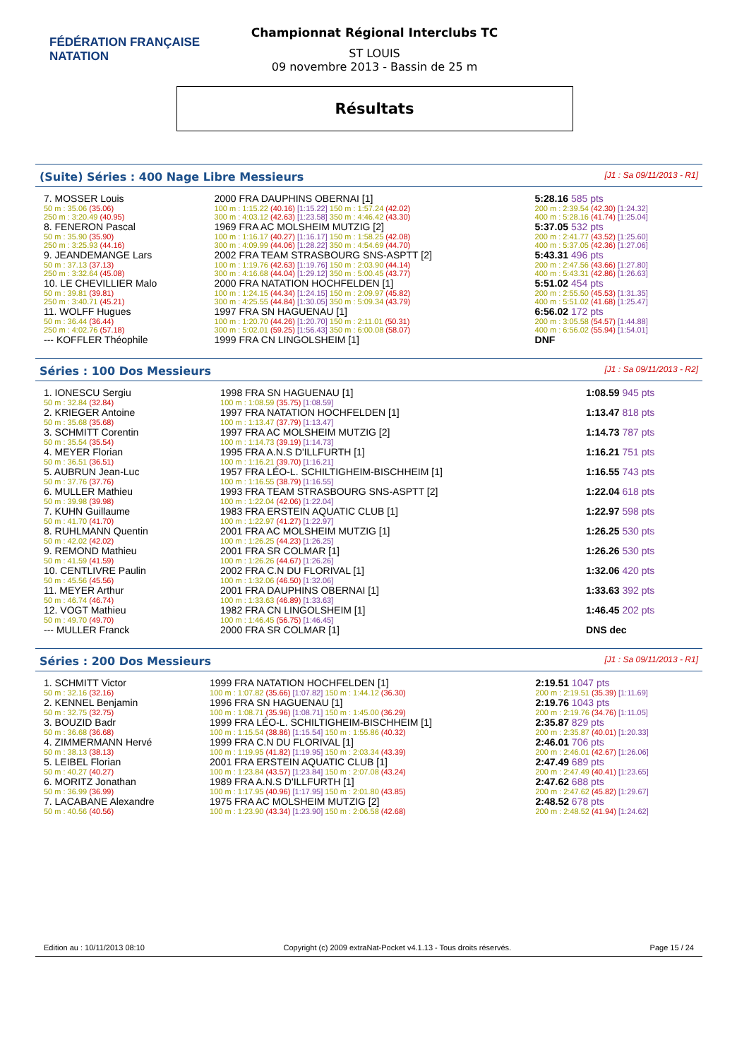FÉDÉRATION FRANÇAISE
NATATION
Championnat Régional Interclubs TC
ST LOUIS
09 novembre 2013 - Bassin de 25 m
Résultats
(Suite) Séries : 400 Nage Libre Messieurs [J1 : Sa 09/11/2013 - R1]
| 7. MOSSER Louis | 2000 FRA DAUPHINS OBERNAI [1] | 5:28.16 585 pts |
| 50 m : 35.06 (35.06) | 100 m : 1:15.22 (40.16) [1:15.22] 150 m : 1:57.24 (42.02) | 200 m : 2:39.54 (42.30) [1:24.32] |
| 250 m : 3:20.49 (40.95) | 300 m : 4:03.12 (42.63) [1:23.58] 350 m : 4:46.42 (43.30) | 400 m : 5:28.16 (41.74) [1:25.04] |
| 8. FENERON Pascal | 1969 FRA AC MOLSHEIM MUTZIG [2] | 5:37.05 532 pts |
| 50 m : 35.90 (35.90) | 100 m : 1:16.17 (40.27) [1:16.17] 150 m : 1:58.25 (42.08) | 200 m : 2:41.77 (43.52) [1:25.60] |
| 250 m : 3:25.93 (44.16) | 300 m : 4:09.99 (44.06) [1:28.22] 350 m : 4:54.69 (44.70) | 400 m : 5:37.05 (42.36) [1:27.06] |
| 9. JEANDEMANGE Lars | 2002 FRA TEAM STRASBOURG SNS-ASPTT [2] | 5:43.31 496 pts |
| 50 m : 37.13 (37.13) | 100 m : 1:19.76 (42.63) [1:19.76] 150 m : 2:03.90 (44.14) | 200 m : 2:47.56 (43.66) [1:27.80] |
| 250 m : 3:32.64 (45.08) | 300 m : 4:16.68 (44.04) [1:29.12] 350 m : 5:00.45 (43.77) | 400 m : 5:43.31 (42.86) [1:26.63] |
| 10. LE CHEVILLIER Malo | 2000 FRA NATATION HOCHFELDEN [1] | 5:51.02 454 pts |
| 50 m : 39.81 (39.81) | 100 m : 1:24.15 (44.34) [1:24.15] 150 m : 2:09.97 (45.82) | 200 m : 2:55.50 (45.53) [1:31.35] |
| 250 m : 3:40.71 (45.21) | 300 m : 4:25.55 (44.84) [1:30.05] 350 m : 5:09.34 (43.79) | 400 m : 5:51.02 (41.68) [1:25.47] |
| 11. WOLFF Hugues | 1997 FRA SN HAGUENAU [1] | 6:56.02 172 pts |
| 50 m : 36.44 (36.44) | 100 m : 1:20.70 (44.26) [1:20.70] 150 m : 2:11.01 (50.31) | 200 m : 3:05.58 (54.57) [1:44.88] |
| 250 m : 4:02.76 (57.18) | 300 m : 5:02.01 (59.25) [1:56.43] 350 m : 6:00.08 (58.07) | 400 m : 6:56.02 (55.94) [1:54.01] |
| --- KOFFLER Théophile | 1999 FRA CN LINGOLSHEIM [1] | DNF |
Séries : 100 Dos Messieurs [J1 : Sa 09/11/2013 - R2]
| 1. IONESCU Sergiu | 1998 FRA SN HAGUENAU [1] | 1:08.59 945 pts |
| 50 m : 32.84 (32.84) | 100 m : 1:08.59 (35.75) [1:08.59] | |
| 2. KRIEGER Antoine | 1997 FRA NATATION HOCHFELDEN [1] | 1:13.47 818 pts |
| 50 m : 35.68 (35.68) | 100 m : 1:13.47 (37.79) [1:13.47] | |
| 3. SCHMITT Corentin | 1997 FRA AC MOLSHEIM MUTZIG [2] | 1:14.73 787 pts |
| 50 m : 35.54 (35.54) | 100 m : 1:14.73 (39.19) [1:14.73] | |
| 4. MEYER Florian | 1995 FRA A.N.S D'ILLFURTH [1] | 1:16.21 751 pts |
| 50 m : 36.51 (36.51) | 100 m : 1:16.21 (39.70) [1:16.21] | |
| 5. AUBRUN Jean-Luc | 1957 FRA LÉO-L. SCHILTIGHEIM-BISCHHEIM [1] | 1:16.55 743 pts |
| 50 m : 37.76 (37.76) | 100 m : 1:16.55 (38.79) [1:16.55] | |
| 6. MULLER Mathieu | 1993 FRA TEAM STRASBOURG SNS-ASPTT [2] | 1:22.04 618 pts |
| 50 m : 39.98 (39.98) | 100 m : 1:22.04 (42.06) [1:22.04] | |
| 7. KUHN Guillaume | 1983 FRA ERSTEIN AQUATIC CLUB [1] | 1:22.97 598 pts |
| 50 m : 41.70 (41.70) | 100 m : 1:22.97 (41.27) [1:22.97] | |
| 8. RUHLMANN Quentin | 2001 FRA AC MOLSHEIM MUTZIG [1] | 1:26.25 530 pts |
| 50 m : 42.02 (42.02) | 100 m : 1:26.25 (44.23) [1:26.25] | |
| 9. REMOND Mathieu | 2001 FRA SR COLMAR [1] | 1:26.26 530 pts |
| 50 m : 41.59 (41.59) | 100 m : 1:26.26 (44.67) [1:26.26] | |
| 10. CENTLIVRE Paulin | 2002 FRA C.N DU FLORIVAL [1] | 1:32.06 420 pts |
| 50 m : 45.56 (45.56) | 100 m : 1:32.06 (46.50) [1:32.06] | |
| 11. MEYER Arthur | 2001 FRA DAUPHINS OBERNAI [1] | 1:33.63 392 pts |
| 50 m : 46.74 (46.74) | 100 m : 1:33.63 (46.89) [1:33.63] | |
| 12. VOGT Mathieu | 1982 FRA CN LINGOLSHEIM [1] | 1:46.45 202 pts |
| 50 m : 49.70 (49.70) | 100 m : 1:46.45 (56.75) [1:46.45] | |
| --- MULLER Franck | 2000 FRA SR COLMAR [1] | DNS dec |
Séries : 200 Dos Messieurs [J1 : Sa 09/11/2013 - R1]
| 1. SCHMITT Victor | 1999 FRA NATATION HOCHFELDEN [1] | 2:19.51 1047 pts |
| 50 m : 32.16 (32.16) | 100 m : 1:07.82 (35.66) [1:07.82] 150 m : 1:44.12 (36.30) | 200 m : 2:19.51 (35.39) [1:11.69] |
| 2. KENNEL Benjamin | 1996 FRA SN HAGUENAU [1] | 2:19.76 1043 pts |
| 50 m : 32.75 (32.75) | 100 m : 1:08.71 (35.96) [1:08.71] 150 m : 1:45.00 (36.29) | 200 m : 2:19.76 (34.76) [1:11.05] |
| 3. BOUZID Badr | 1999 FRA LÉO-L. SCHILTIGHEIM-BISCHHEIM [1] | 2:35.87 829 pts |
| 50 m : 36.68 (36.68) | 100 m : 1:15.54 (38.86) [1:15.54] 150 m : 1:55.86 (40.32) | 200 m : 2:35.87 (40.01) [1:20.33] |
| 4. ZIMMERMANN Hervé | 1999 FRA C.N DU FLORIVAL [1] | 2:46.01 706 pts |
| 50 m : 38.13 (38.13) | 100 m : 1:19.95 (41.82) [1:19.95] 150 m : 2:03.34 (43.39) | 200 m : 2:46.01 (42.67) [1:26.06] |
| 5. LEIBEL Florian | 2001 FRA ERSTEIN AQUATIC CLUB [1] | 2:47.49 689 pts |
| 50 m : 40.27 (40.27) | 100 m : 1:23.84 (43.57) [1:23.84] 150 m : 2:07.08 (43.24) | 200 m : 2:47.49 (40.41) [1:23.65] |
| 6. MORITZ Jonathan | 1989 FRA A.N.S D'ILLFURTH [1] | 2:47.62 688 pts |
| 50 m : 36.99 (36.99) | 100 m : 1:17.95 (40.96) [1:17.95] 150 m : 2:01.80 (43.85) | 200 m : 2:47.62 (45.82) [1:29.67] |
| 7. LACABANE Alexandre | 1975 FRA AC MOLSHEIM MUTZIG [2] | 2:48.52 678 pts |
| 50 m : 40.56 (40.56) | 100 m : 1:23.90 (43.34) [1:23.90] 150 m : 2:06.58 (42.68) | 200 m : 2:48.52 (41.94) [1:24.62] |
Edition au : 10/11/2013 08:10 Copyright (c) 2009 extraNat-Pocket v4.1.13 - Tous droits réservés. Page 15 / 24